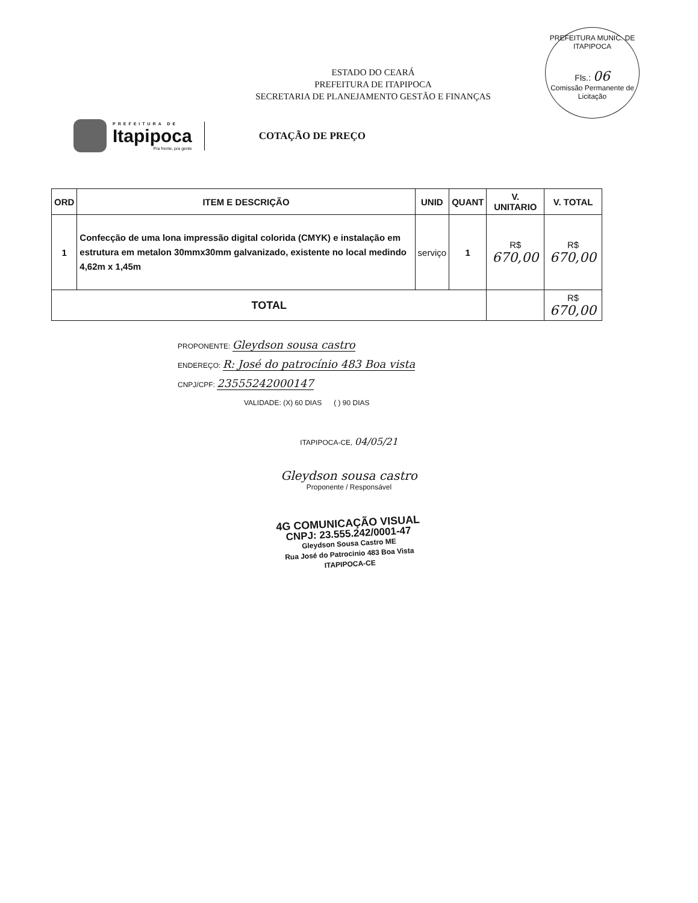PREFEITURA MUNIC. DE ITAPIPOCA
Fls.: 06
Comissão Permanente de Licitação
ESTADO DO CEARÁ
PREFEITURA DE ITAPIPOCA
SECRETARIA DE PLANEJAMENTO GESTÃO E FINANÇAS
PREFEITURA DE
Itapipoca
Pra frente, pra gente
COTAÇÃO DE PREÇO
| ORD | ITEM E DESCRIÇÃO | UNID | QUANT | V. UNITARIO | V. TOTAL |
| --- | --- | --- | --- | --- | --- |
| 1 | Confecção de uma lona impressão digital colorida (CMYK) e instalação em estrutura em metalon 30mmx30mm galvanizado, existente no local medindo 4,62m x 1,45m | serviço | 1 | R$ 670,00 | R$ 670,00 |
| TOTAL | | | | | R$ 670,00 |
PROPONENTE: Gleydson sousa castro
ENDEREÇO: R: José do patrocínio 483 Boa vista
CNPJ/CPF: 23555242000147
VALIDADE: (X) 60 DIAS ( ) 90 DIAS
ITAPIPOCA-CE, 04/05/21
Gleydson sousa castro
Proponente / Responsável
4G COMUNICAÇÃO VISUAL
CNPJ: 23.555.242/0001-47
Gleydson Sousa Castro ME
Rua José do Patrocinio 483 Boa Vista
ITAPIPOCA-CE